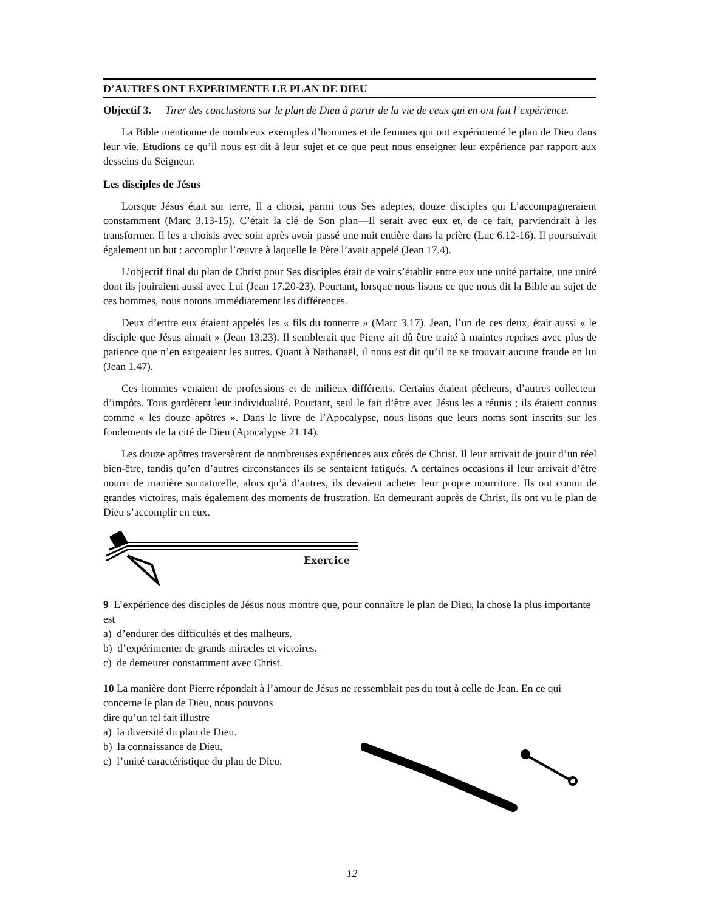D’AUTRES ONT EXPERIMENTE LE PLAN DE DIEU
Objectif 3. Tirer des conclusions sur le plan de Dieu à partir de la vie de ceux qui en ont fait l’expérience.
La Bible mentionne de nombreux exemples d’hommes et de femmes qui ont expérimenté le plan de Dieu dans leur vie. Etudions ce qu’il nous est dit à leur sujet et ce que peut nous enseigner leur expérience par rapport aux desseins du Seigneur.
Les disciples de Jésus
Lorsque Jésus était sur terre, Il a choisi, parmi tous Ses adeptes, douze disciples qui L’accompagneraient constamment (Marc 3.13-15). C’était la clé de Son plan—Il serait avec eux et, de ce fait, parviendrait à les transformer. Il les a choisis avec soin après avoir passé une nuit entière dans la prière (Luc 6.12-16). Il poursuivait également un but : accomplir l’œuvre à laquelle le Père l’avait appelé (Jean 17.4).
L’objectif final du plan de Christ pour Ses disciples était de voir s’établir entre eux une unité parfaite, une unité dont ils jouiraient aussi avec Lui (Jean 17.20-23). Pourtant, lorsque nous lisons ce que nous dit la Bible au sujet de ces hommes, nous notons immédiatement les différences.
Deux d’entre eux étaient appelés les « fils du tonnerre » (Marc 3.17). Jean, l’un de ces deux, était aussi « le disciple que Jésus aimait » (Jean 13.23). Il semblerait que Pierre ait dû être traité à maintes reprises avec plus de patience que n’en exigeaient les autres. Quant à Nathanaël, il nous est dit qu’il ne se trouvait aucune fraude en lui (Jean 1.47).
Ces hommes venaient de professions et de milieux différents. Certains étaient pêcheurs, d’autres collecteur d’impôts. Tous gardèrent leur individualité. Pourtant, seul le fait d’être avec Jésus les a réunis ; ils étaient connus comme « les douze apôtres ». Dans le livre de l’Apocalypse, nous lisons que leurs noms sont inscrits sur les fondements de la cité de Dieu (Apocalypse 21.14).
Les douze apôtres traversèrent de nombreuses expériences aux côtés de Christ. Il leur arrivait de jouir d’un réel bien-être, tandis qu’en d’autres circonstances ils se sentaient fatigués. A certaines occasions il leur arrivait d’être nourri de manière surnaturelle, alors qu’à d’autres, ils devaient acheter leur propre nourriture. Ils ont connu de grandes victoires, mais également des moments de frustration. En demeurant auprès de Christ, ils ont vu le plan de Dieu s’accomplir en eux.
Exercice
9 L’expérience des disciples de Jésus nous montre que, pour connaître le plan de Dieu, la chose la plus importante est
a) d’endurer des difficultés et des malheurs.
b) d’expérimenter de grands miracles et victoires.
c) de demeurer constamment avec Christ.
10 La manière dont Pierre répondait à l’amour de Jésus ne ressemblait pas du tout à celle de Jean. En ce qui concerne le plan de Dieu, nous pouvons
dire qu’un tel fait illustre
a) la diversité du plan de Dieu.
b) la connaissance de Dieu.
c) l’unité caractéristique du plan de Dieu.
12